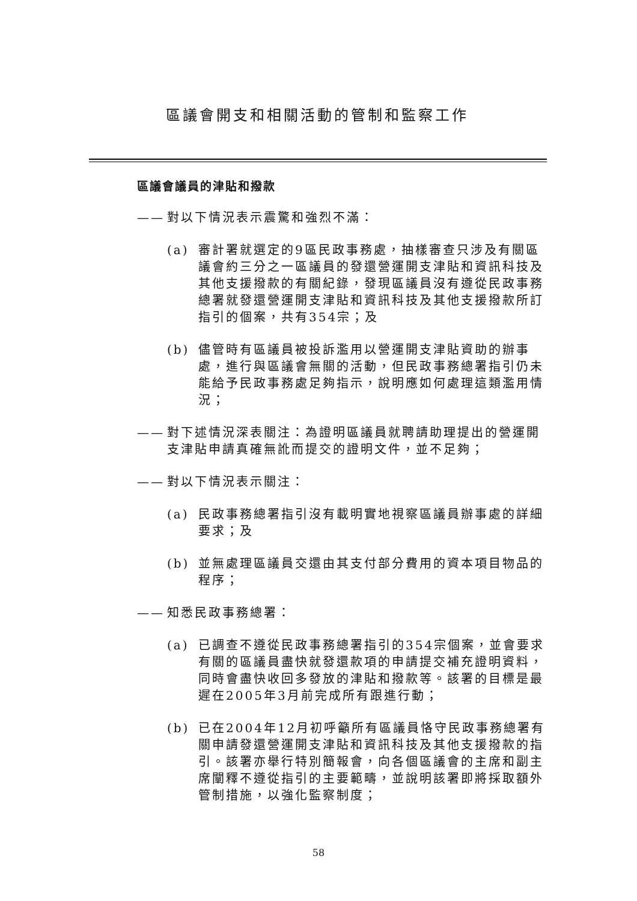區議會開支和相關活動的管制和監察工作
區議會議員的津貼和撥款
—— 對以下情況表示震驚和強烈不滿：
(a) 審計署就選定的9區民政事務處，抽樣審查只涉及有關區議會約三分之一區議員的發還營運開支津貼和資訊科技及其他支援撥款的有關紀錄，發現區議員沒有遵從民政事務總署就發還營運開支津貼和資訊科技及其他支援撥款所訂指引的個案，共有354宗；及
(b) 儘管時有區議員被投訴濫用以營運開支津貼資助的辦事處，進行與區議會無關的活動，但民政事務總署指引仍未能給予民政事務處足夠指示，說明應如何處理這類濫用情況；
—— 對下述情況深表關注：為證明區議員就聘請助理提出的營運開支津貼申請真確無訛而提交的證明文件，並不足夠；
—— 對以下情況表示關注：
(a) 民政事務總署指引沒有載明實地視察區議員辦事處的詳細要求；及
(b) 並無處理區議員交還由其支付部分費用的資本項目物品的程序；
—— 知悉民政事務總署：
(a) 已調查不遵從民政事務總署指引的354宗個案，並會要求有關的區議員盡快就發還款項的申請提交補充證明資料，同時會盡快收回多發放的津貼和撥款等。該署的目標是最遲在2005年3月前完成所有跟進行動；
(b) 已在2004年12月初呼籲所有區議員恪守民政事務總署有關申請發還營運開支津貼和資訊科技及其他支援撥款的指引。該署亦舉行特別簡報會，向各個區議會的主席和副主席闡釋不遵從指引的主要範疇，並說明該署即將採取額外管制措施，以強化監察制度；
58